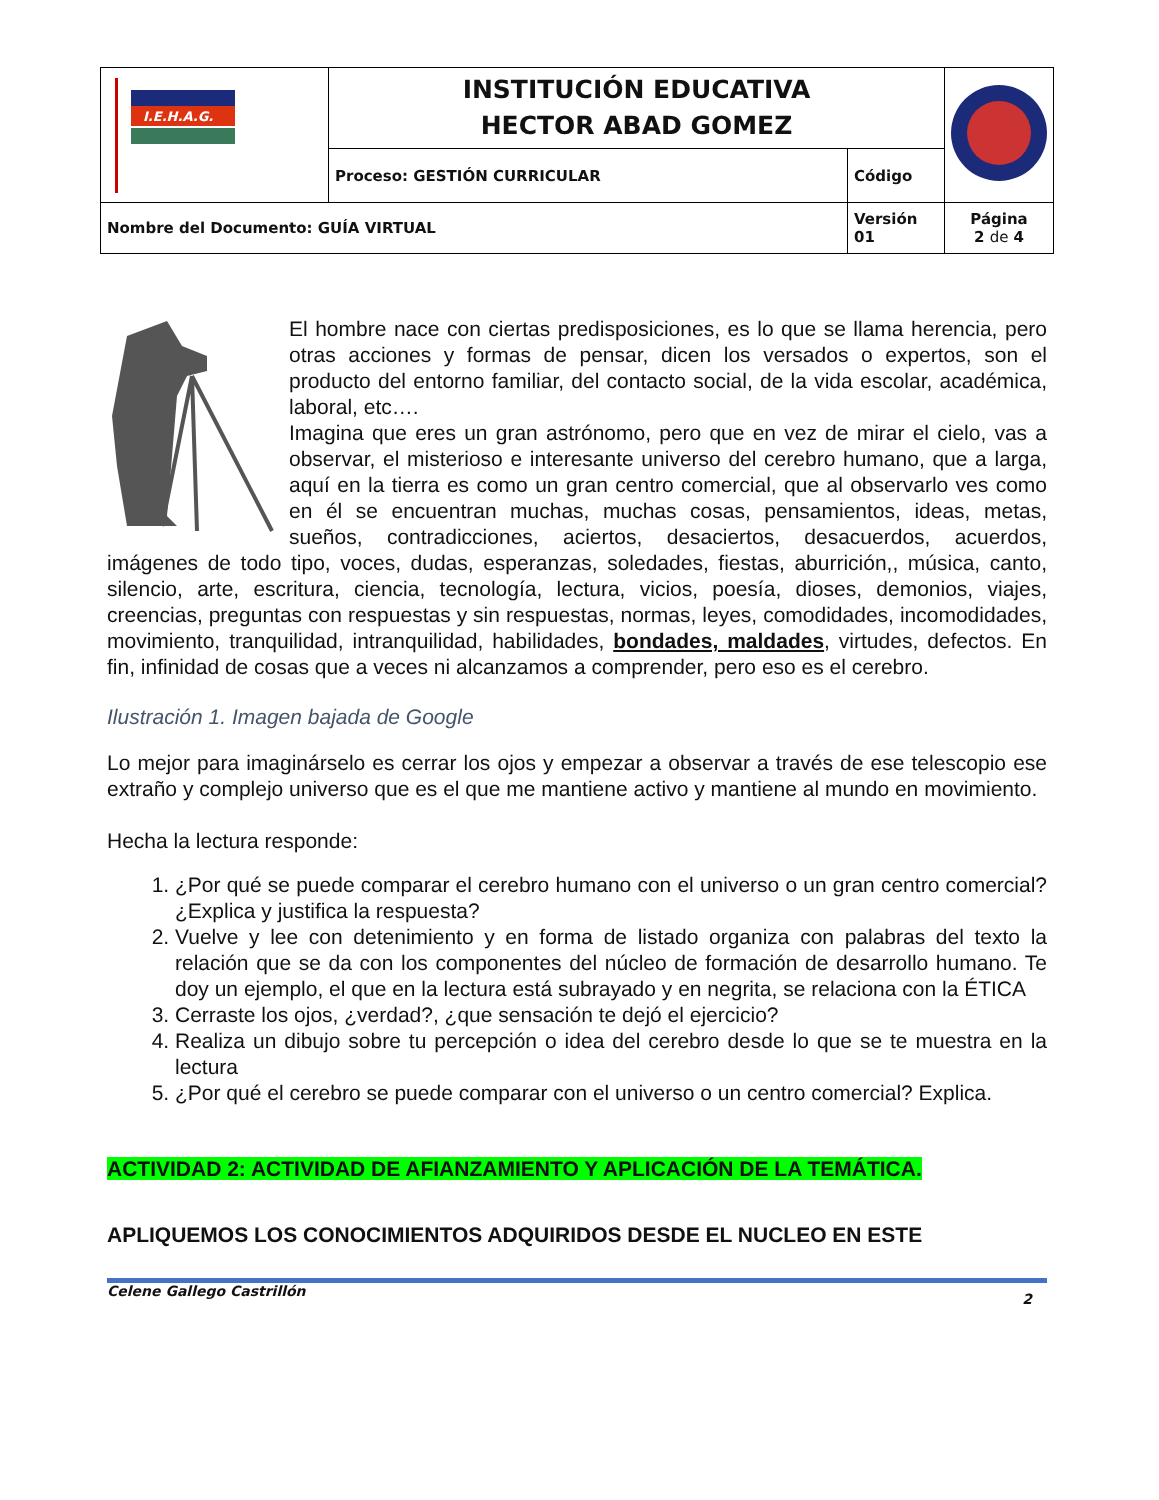| I.E.H.A.G. | INSTITUCIÓN EDUCATIVA HECTOR ABAD GOMEZ | | |
| | Proceso: GESTIÓN CURRICULAR | Código | |
| Nombre del Documento: GUÍA VIRTUAL | | Versión 01 | Página 2 de 4 |
El hombre nace con ciertas predisposiciones, es lo que se llama herencia, pero otras acciones y formas de pensar, dicen los versados o expertos, son el producto del entorno familiar, del contacto social, de la vida escolar, académica, laboral, etc….
Imagina que eres un gran astrónomo, pero que en vez de mirar el cielo, vas a observar, el misterioso e interesante universo del cerebro humano, que a larga, aquí en la tierra es como un gran centro comercial, que al observarlo ves como en él se encuentran muchas, muchas cosas, pensamientos, ideas, metas, sueños, contradicciones, aciertos, desaciertos, desacuerdos, acuerdos, imágenes de todo tipo, voces, dudas, esperanzas, soledades, fiestas, aburrición,, música, canto, silencio, arte, escritura, ciencia, tecnología, lectura, vicios, poesía, dioses, demonios, viajes, creencias, preguntas con respuestas y sin respuestas, normas, leyes, comodidades, incomodidades, movimiento, tranquilidad, intranquilidad, habilidades, bondades, maldades, virtudes, defectos. En fin, infinidad de cosas que a veces ni alcanzamos a comprender, pero eso es el cerebro.
Ilustración 1. Imagen bajada de Google
Lo mejor para imaginárselo es cerrar los ojos y empezar a observar a través de ese telescopio ese extraño y complejo universo que es el que me mantiene activo y mantiene al mundo en movimiento.
Hecha la lectura responde:
1. ¿Por qué se puede comparar el cerebro humano con el universo o un gran centro comercial? ¿Explica y justifica la respuesta?
2. Vuelve y lee con detenimiento y en forma de listado organiza con palabras del texto la relación que se da con los componentes del núcleo de formación de desarrollo humano. Te doy un ejemplo, el que en la lectura está subrayado y en negrita, se relaciona con la ÉTICA
3. Cerraste los ojos, ¿verdad?, ¿que sensación te dejó el ejercicio?
4. Realiza un dibujo sobre tu percepción o idea del cerebro desde lo que se te muestra en la lectura
5. ¿Por qué el cerebro se puede comparar con el universo o un centro comercial? Explica.
ACTIVIDAD 2: ACTIVIDAD DE AFIANZAMIENTO Y APLICACIÓN DE LA TEMÁTICA.
APLIQUEMOS LOS CONOCIMIENTOS ADQUIRIDOS DESDE EL NUCLEO EN ESTE
Celene Gallego Castrillón 2